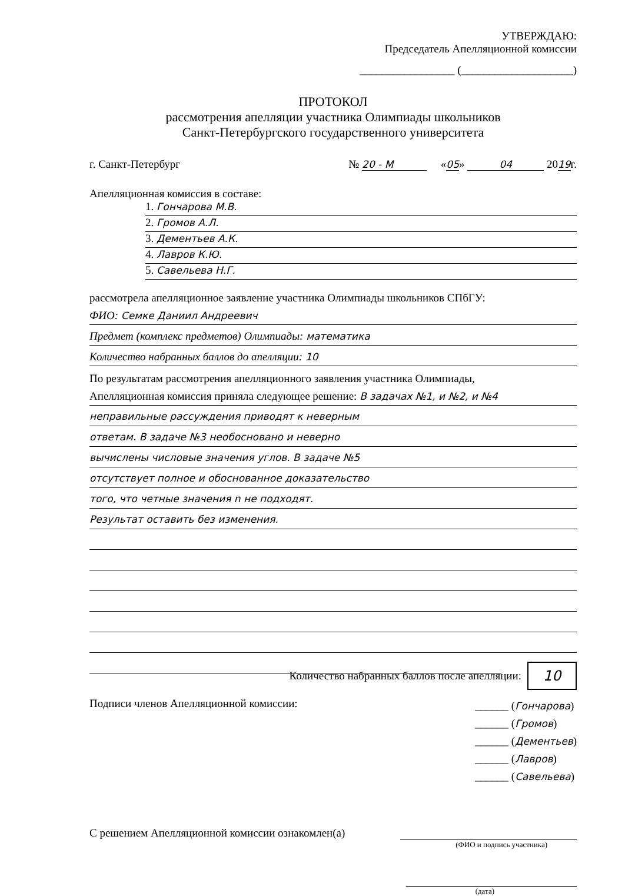УТВЕРЖДАЮ:
Председатель Апелляционной комиссии
_________________ (____________________)
ПРОТОКОЛ
рассмотрения апелляции участника Олимпиады школьников
Санкт-Петербургского государственного университета
г. Санкт-Петербург № 20 - М «05» 04 2019г.
Апелляционная комиссия в составе:
1. Гончарова М.В.
2. Громов А.Л.
3. Дементьев А.К.
4. Лавров К.Ю.
5. Савельева Н.Г.
рассмотрела апелляционное заявление участника Олимпиады школьников СПбГУ:
ФИО: Семке Даниил Андреевич
Предмет (комплекс предметов) Олимпиады: математика
Количество набранных баллов до апелляции: 10
По результатам рассмотрения апелляционного заявления участника Олимпиады,
Апелляционная комиссия приняла следующее решение: В задачах №1, и №2, и №4
неправильные рассуждения приводят к неверным
ответам. В задаче №3 необосновано и неверно
вычислены числовые значения углов. В задаче №5
отсутствует полное и обоснованное доказательство
того, что четные значения n не подходят.
Результат оставить без изменения.
Количество набранных баллов после апелляции: 10
Подписи членов Апелляционной комиссии: ______ (Гончарова)
______ (Громов)
______ (Дементьев)
______ (Лавров)
______ (Савельева)
С решением Апелляционной комиссии ознакомлен(а)
(ФИО и подпись участника)
(дата)